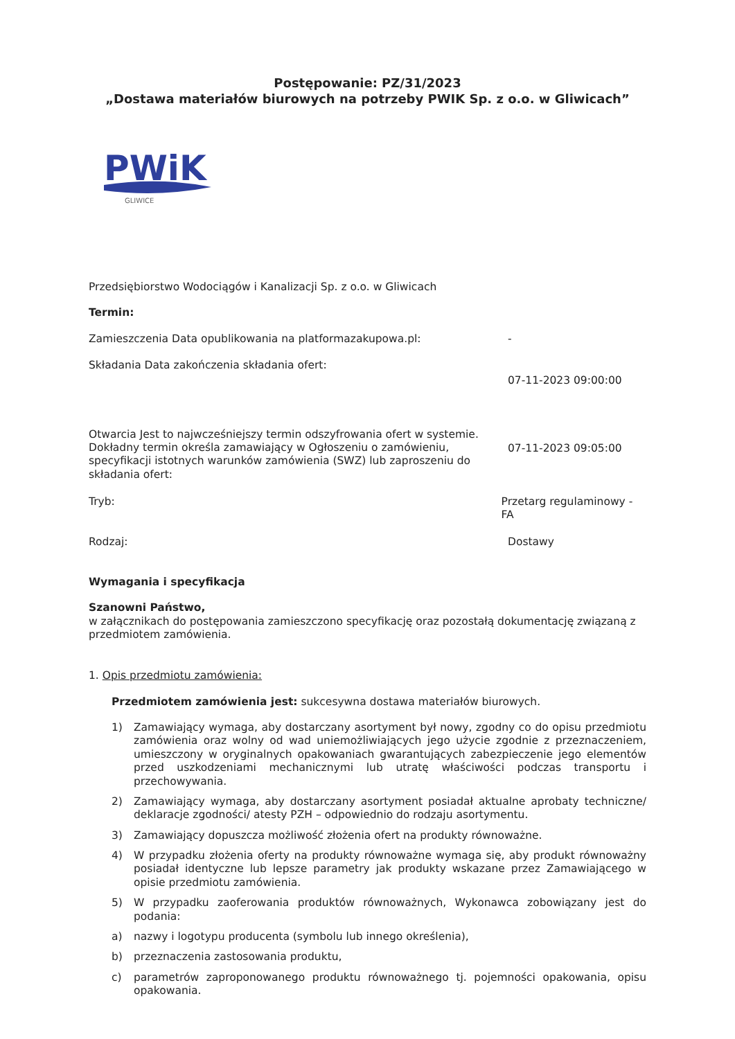Postępowanie: PZ/31/2023
„Dostawa materiałów biurowych na potrzeby PWIK Sp. z o.o. w Gliwicach”
PWiK
GLIWICE
Przedsiębiorstwo Wodociągów i Kanalizacji Sp. z o.o. w Gliwicach
Termin:
Zamieszczenia Data opublikowania na platformazakupowa.pl: -
Składania Data zakończenia składania ofert:
07-11-2023 09:00:00
Otwarcia Jest to najwcześniejszy termin odszyfrowania ofert w systemie. Dokładny termin określa zamawiający w Ogłoszeniu o zamówieniu, specyfikacji istotnych warunków zamówienia (SWZ) lub zaproszeniu do składania ofert:
07-11-2023 09:05:00
Tryb: Przetarg regulaminowy - FA
Rodzaj: Dostawy
Wymagania i specyfikacja
Szanowni Państwo,
w załącznikach do postępowania zamieszczono specyfikację oraz pozostałą dokumentację związaną z przedmiotem zamówienia.
1. Opis przedmiotu zamówienia:
Przedmiotem zamówienia jest: sukcesywna dostawa materiałów biurowych.
1) Zamawiający wymaga, aby dostarczany asortyment był nowy, zgodny co do opisu przedmiotu zamówienia oraz wolny od wad uniemożliwiających jego użycie zgodnie z przeznaczeniem, umieszczony w oryginalnych opakowaniach gwarantujących zabezpieczenie jego elementów przed uszkodzeniami mechanicznymi lub utratę właściwości podczas transportu i przechowywania.
2) Zamawiający wymaga, aby dostarczany asortyment posiadał aktualne aprobaty techniczne/ deklaracje zgodności/ atesty PZH – odpowiednio do rodzaju asortymentu.
3) Zamawiający dopuszcza możliwość złożenia ofert na produkty równoważne.
4) W przypadku złożenia oferty na produkty równoważne wymaga się, aby produkt równoważny posiadał identyczne lub lepsze parametry jak produkty wskazane przez Zamawiającego w opisie przedmiotu zamówienia.
5) W przypadku zaoferowania produktów równoważnych, Wykonawca zobowiązany jest do podania:
a) nazwy i logotypu producenta (symbolu lub innego określenia),
b) przeznaczenia zastosowania produktu,
c) parametrów zaproponowanego produktu równoważnego tj. pojemności opakowania, opisu opakowania.